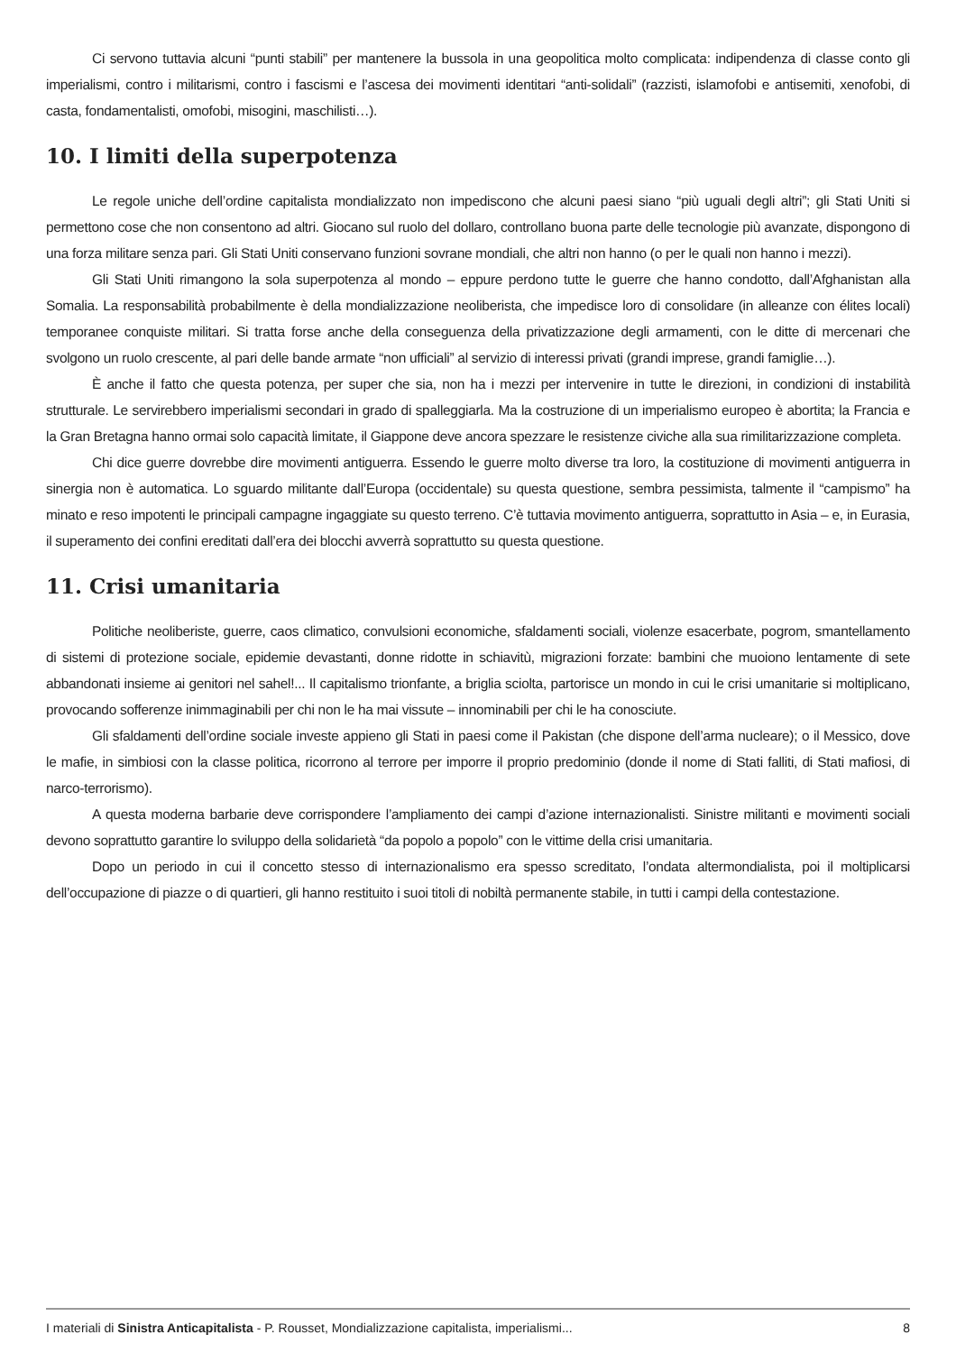Ci servono tuttavia alcuni “punti stabili” per mantenere la bussola in una geopolitica molto complicata: indipendenza di classe conto gli imperialismi, contro i militarismi, contro i fascismi e l’ascesa dei movimenti identitari “anti-solidali” (razzisti, islamofobi e antisemiti, xenofobi, di casta, fondamentalisti, omofobi, misogini, maschilisti…).
10. I limiti della superpotenza
Le regole uniche dell’ordine capitalista mondializzato non impediscono che alcuni paesi siano “più uguali degli altri”; gli Stati Uniti si permettono cose che non consentono ad altri. Giocano sul ruolo del dollaro, controllano buona parte delle tecnologie più avanzate, dispongono di una forza militare senza pari. Gli Stati Uniti conservano funzioni sovrane mondiali, che altri non hanno (o per le quali non hanno i mezzi).
Gli Stati Uniti rimangono la sola superpotenza al mondo – eppure perdono tutte le guerre che hanno condotto, dall’Afghanistan alla Somalia. La responsabilità probabilmente è della mondializzazione neoliberista, che impedisce loro di consolidare (in alleanze con élites locali) temporanee conquiste militari. Si tratta forse anche della conseguenza della privatizzazione degli armamenti, con le ditte di mercenari che svolgono un ruolo crescente, al pari delle bande armate “non ufficiali” al servizio di interessi privati (grandi imprese, grandi famiglie…).
È anche il fatto che questa potenza, per super che sia, non ha i mezzi per intervenire in tutte le direzioni, in condizioni di instabilità strutturale. Le servirebbero imperialismi secondari in grado di spalleggiarla. Ma la costruzione di un imperialismo europeo è abortita; la Francia e la Gran Bretagna hanno ormai solo capacità limitate, il Giappone deve ancora spezzare le resistenze civiche alla sua rimilitarizzazione completa.
Chi dice guerre dovrebbe dire movimenti antiguerra. Essendo le guerre molto diverse tra loro, la costituzione di movimenti antiguerra in sinergia non è automatica. Lo sguardo militante dall’Europa (occidentale) su questa questione, sembra pessimista, talmente il “campismo” ha minato e reso impotenti le principali campagne ingaggiate su questo terreno. C’è tuttavia movimento antiguerra, soprattutto in Asia – e, in Eurasia, il superamento dei confini ereditati dall’era dei blocchi avverrà soprattutto su questa questione.
11. Crisi umanitaria
Politiche neoliberiste, guerre, caos climatico, convulsioni economiche, sfaldamenti sociali, violenze esacerbate, pogrom, smantellamento di sistemi di protezione sociale, epidemie devastanti, donne ridotte in schiavitù, migrazioni forzate: bambini che muoiono lentamente di sete abbandonati insieme ai genitori nel sahel!... Il capitalismo trionfante, a briglia sciolta, partorisce un mondo in cui le crisi umanitarie si moltiplicano, provocando sofferenze inimmaginabili per chi non le ha mai vissute – innominabili per chi le ha conosciute.
Gli sfaldamenti dell’ordine sociale investe appieno gli Stati in paesi come il Pakistan (che dispone dell’arma nucleare); o il Messico, dove le mafie, in simbiosi con la classe politica, ricorrono al terrore per imporre il proprio predominio (donde il nome di Stati falliti, di Stati mafiosi, di narco-terrorismo).
A questa moderna barbarie deve corrispondere l’ampliamento dei campi d’azione internazionalisti. Sinistre militanti e movimenti sociali devono soprattutto garantire lo sviluppo della solidarietà “da popolo a popolo” con le vittime della crisi umanitaria.
Dopo un periodo in cui il concetto stesso di internazionalismo era spesso screditato, l’ondata altermondialista, poi il moltiplicarsi dell’occupazione di piazze o di quartieri, gli hanno restituito i suoi titoli di nobiltà permanente stabile, in tutti i campi della contestazione.
I materiali di Sinistra Anticapitalista - P. Rousset, Mondializzazione capitalista, imperialismi... 8